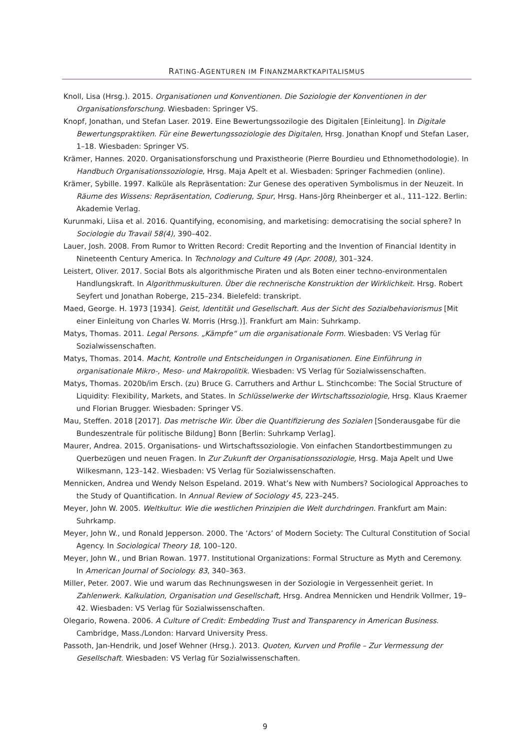RATING-AGENTUREN IM FINANZMARKTKAPITALISMUS
Knoll, Lisa (Hrsg.). 2015. Organisationen und Konventionen. Die Soziologie der Konventionen in der Organisationsforschung. Wiesbaden: Springer VS.
Knopf, Jonathan, und Stefan Laser. 2019. Eine Bewertungssozilogie des Digitalen [Einleitung]. In Digitale Bewertungspraktiken. Für eine Bewertungssoziologie des Digitalen, Hrsg. Jonathan Knopf und Stefan Laser, 1–18. Wiesbaden: Springer VS.
Krämer, Hannes. 2020. Organisationsforschung und Praxistheorie (Pierre Bourdieu und Ethnomethodologie). In Handbuch Organisationssoziologie, Hrsg. Maja Apelt et al. Wiesbaden: Springer Fachmedien (online).
Krämer, Sybille. 1997. Kalküle als Repräsentation: Zur Genese des operativen Symbolismus in der Neuzeit. In Räume des Wissens: Repräsentation, Codierung, Spur, Hrsg. Hans-Jörg Rheinberger et al., 111–122. Berlin: Akademie Verlag.
Kurunmaki, Liisa et al. 2016. Quantifying, economising, and marketising: democratising the social sphere? In Sociologie du Travail 58(4), 390–402.
Lauer, Josh. 2008. From Rumor to Written Record: Credit Reporting and the Invention of Financial Identity in Nineteenth Century America. In Technology and Culture 49 (Apr. 2008), 301–324.
Leistert, Oliver. 2017. Social Bots als algorithmische Piraten und als Boten einer techno-environmentalen Handlungskraft. In Algorithmuskulturen. Über die rechnerische Konstruktion der Wirklichkeit. Hrsg. Robert Seyfert und Jonathan Roberge, 215–234. Bielefeld: transkript.
Maed, George. H. 1973 [1934]. Geist, Identität und Gesellschaft. Aus der Sicht des Sozialbehaviorismus [Mit einer Einleitung von Charles W. Morris (Hrsg.)]. Frankfurt am Main: Suhrkamp.
Matys, Thomas. 2011. Legal Persons. „Kämpfe“ um die organisationale Form. Wiesbaden: VS Verlag für Sozialwissenschaften.
Matys, Thomas. 2014. Macht, Kontrolle und Entscheidungen in Organisationen. Eine Einführung in organisationale Mikro-, Meso- und Makropolitik. Wiesbaden: VS Verlag für Sozialwissenschaften.
Matys, Thomas. 2020b/im Ersch. (zu) Bruce G. Carruthers and Arthur L. Stinchcombe: The Social Structure of Liquidity: Flexibility, Markets, and States. In Schlüsselwerke der Wirtschaftssoziologie, Hrsg. Klaus Kraemer und Florian Brugger. Wiesbaden: Springer VS.
Mau, Steffen. 2018 [2017]. Das metrische Wir. Über die Quantifizierung des Sozialen [Sonderausgabe für die Bundeszentrale für politische Bildung] Bonn [Berlin: Suhrkamp Verlag].
Maurer, Andrea. 2015. Organisations- und Wirtschaftssoziologie. Von einfachen Standortbestimmungen zu Querbezügen und neuen Fragen. In Zur Zukunft der Organisationssoziologie, Hrsg. Maja Apelt und Uwe Wilkesmann, 123–142. Wiesbaden: VS Verlag für Sozialwissenschaften.
Mennicken, Andrea und Wendy Nelson Espeland. 2019. What’s New with Numbers? Sociological Approaches to the Study of Quantification. In Annual Review of Sociology 45, 223–245.
Meyer, John W. 2005. Weltkultur. Wie die westlichen Prinzipien die Welt durchdringen. Frankfurt am Main: Suhrkamp.
Meyer, John W., und Ronald Jepperson. 2000. The ‘Actors’ of Modern Society: The Cultural Constitution of Social Agency. In Sociological Theory 18, 100–120.
Meyer, John W., und Brian Rowan. 1977. Institutional Organizations: Formal Structure as Myth and Ceremony. In American Journal of Sociology. 83, 340–363.
Miller, Peter. 2007. Wie und warum das Rechnungswesen in der Soziologie in Vergessenheit geriet. In Zahlenwerk. Kalkulation, Organisation und Gesellschaft, Hrsg. Andrea Mennicken und Hendrik Vollmer, 19–42. Wiesbaden: VS Verlag für Sozialwissenschaften.
Olegario, Rowena. 2006. A Culture of Credit: Embedding Trust and Transparency in American Business. Cambridge, Mass./London: Harvard University Press.
Passoth, Jan-Hendrik, und Josef Wehner (Hrsg.). 2013. Quoten, Kurven und Profile – Zur Vermessung der Gesellschaft. Wiesbaden: VS Verlag für Sozialwissenschaften.
9